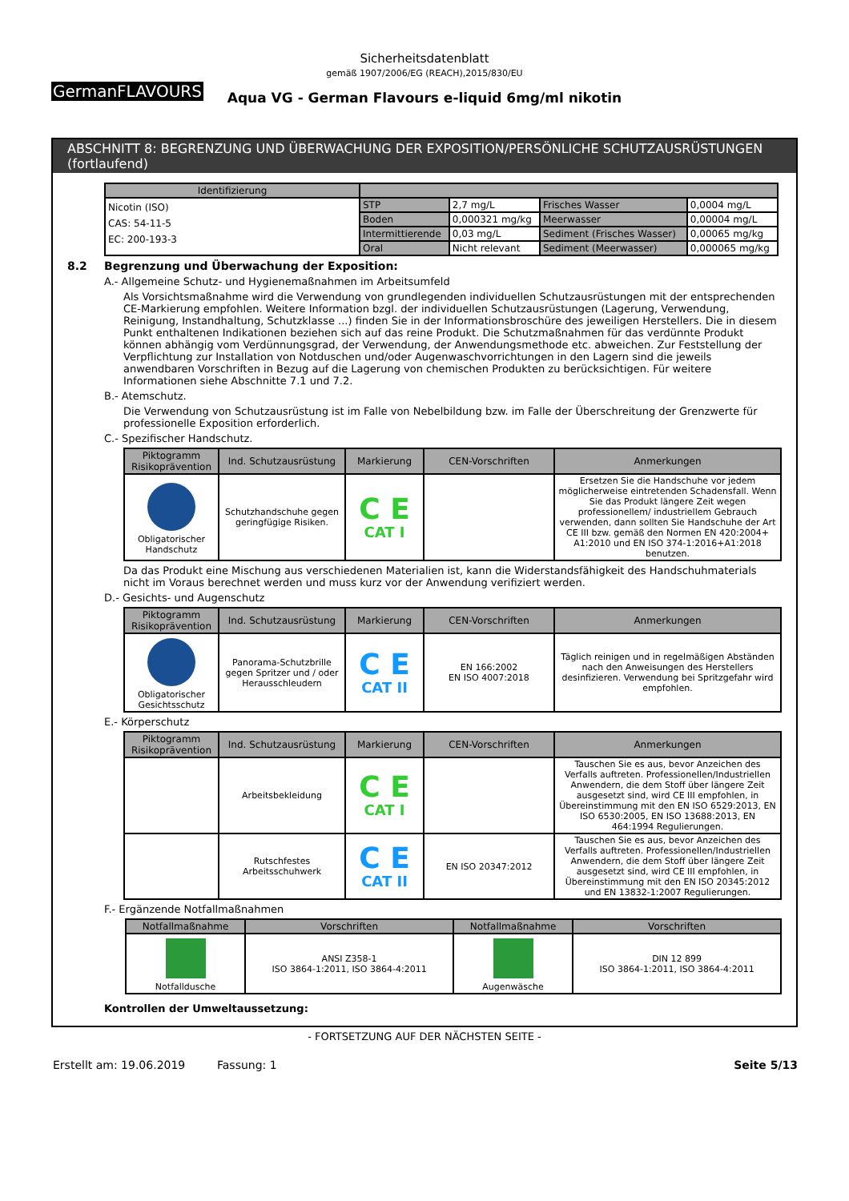GermanFLAVOURS
Sicherheitsdatenblatt
gemäß 1907/2006/EG (REACH),2015/830/EU
Aqua VG - German Flavours e-liquid 6mg/ml nikotin
ABSCHNITT 8: BEGRENZUNG UND ÜBERWACHUNG DER EXPOSITION/PERSÖNLICHE SCHUTZAUSRÜSTUNGEN (fortlaufend)
| Identifizierung | | | | |
| --- | --- | --- | --- | --- |
| Nicotin (ISO) CAS: 54-11-5 EC: 200-193-3 | STP | 2,7 mg/L | Frisches Wasser | 0,0004 mg/L |
| | Boden | 0,000321 mg/kg | Meerwasser | 0,00004 mg/L |
| | Intermittierende | 0,03 mg/L | Sediment (Frisches Wasser) | 0,00065 mg/kg |
| | Oral | Nicht relevant | Sediment (Meerwasser) | 0,000065 mg/kg |
8.2 Begrenzung und Überwachung der Exposition:
A.- Allgemeine Schutz- und Hygienemaßnahmen im Arbeitsumfeld
Als Vorsichtsmaßnahme wird die Verwendung von grundlegenden individuellen Schutzausrüstungen mit der entsprechenden CE-Markierung empfohlen. Weitere Information bzgl. der individuellen Schutzausrüstungen (Lagerung, Verwendung, Reinigung, Instandhaltung, Schutzklasse ...) finden Sie in der Informationsbroschüre des jeweiligen Herstellers. Die in diesem Punkt enthaltenen Indikationen beziehen sich auf das reine Produkt. Die Schutzmaßnahmen für das verdünnte Produkt können abhängig vom Verdünnungsgrad, der Verwendung, der Anwendungsmethode etc. abweichen. Zur Feststellung der Verpflichtung zur Installation von Notduschen und/oder Augenwaschvorrichtungen in den Lagern sind die jeweils anwendbaren Vorschriften in Bezug auf die Lagerung von chemischen Produkten zu berücksichtigen. Für weitere Informationen siehe Abschnitte 7.1 und 7.2.
B.- Atemschutz.
Die Verwendung von Schutzausrüstung ist im Falle von Nebelbildung bzw. im Falle der Überschreitung der Grenzwerte für professionelle Exposition erforderlich.
C.- Spezifischer Handschutz.
| Piktogramm Risikoprävention | Ind. Schutzausrüstung | Markierung | CEN-Vorschriften | Anmerkungen |
| --- | --- | --- | --- | --- |
| Obligatorischer Handschutz | Schutzhandschuhe gegen geringfügige Risiken. | C E CAT I | | Ersetzen Sie die Handschuhe vor jedem möglicherweise eintretenden Schadensfall. Wenn Sie das Produkt längere Zeit wegen professionellem/ industriellem Gebrauch verwenden, dann sollten Sie Handschuhe der Art CE III bzw. gemäß den Normen EN 420:2004+ A1:2010 und EN ISO 374-1:2016+A1:2018 benutzen. |
Da das Produkt eine Mischung aus verschiedenen Materialien ist, kann die Widerstandsfähigkeit des Handschuhmaterials nicht im Voraus berechnet werden und muss kurz vor der Anwendung verifiziert werden.
D.- Gesichts- und Augenschutz
| Piktogramm Risikoprävention | Ind. Schutzausrüstung | Markierung | CEN-Vorschriften | Anmerkungen |
| --- | --- | --- | --- | --- |
| Obligatorischer Gesichtsschutz | Panorama-Schutzbrille gegen Spritzer und / oder Herausschleudern | C E CAT II | EN 166:2002 EN ISO 4007:2018 | Täglich reinigen und in regelmäßigen Abständen nach den Anweisungen des Herstellers desinfizieren. Verwendung bei Spritzgefahr wird empfohlen. |
E.- Körperschutz
| Piktogramm Risikoprävention | Ind. Schutzausrüstung | Markierung | CEN-Vorschriften | Anmerkungen |
| --- | --- | --- | --- | --- |
| | Arbeitsbekleidung | C E CAT I | | Tauschen Sie es aus, bevor Anzeichen des Verfalls auftreten. Professionellen/Industriellen Anwendern, die dem Stoff über längere Zeit ausgesetzt sind, wird CE III empfohlen, in Übereinstimmung mit den EN ISO 6529:2013, EN ISO 6530:2005, EN ISO 13688:2013, EN 464:1994 Regulierungen. |
| | Rutschfestes Arbeitsschuhwerk | C E CAT II | EN ISO 20347:2012 | Tauschen Sie es aus, bevor Anzeichen des Verfalls auftreten. Professionellen/Industriellen Anwendern, die dem Stoff über längere Zeit ausgesetzt sind, wird CE III empfohlen, in Übereinstimmung mit den EN ISO 20345:2012 und EN 13832-1:2007 Regulierungen. |
F.- Ergänzende Notfallmaßnahmen
| Notfallmaßnahme | Vorschriften | Notfallmaßnahme | Vorschriften |
| --- | --- | --- | --- |
| Notfalldusche | ANSI Z358-1 ISO 3864-1:2011, ISO 3864-4:2011 | Augenwäsche | DIN 12 899 ISO 3864-1:2011, ISO 3864-4:2011 |
Kontrollen der Umweltaussetzung:
- FORTSETZUNG AUF DER NÄCHSTEN SEITE -
Erstellt am: 19.06.2019 Fassung: 1 Seite 5/13